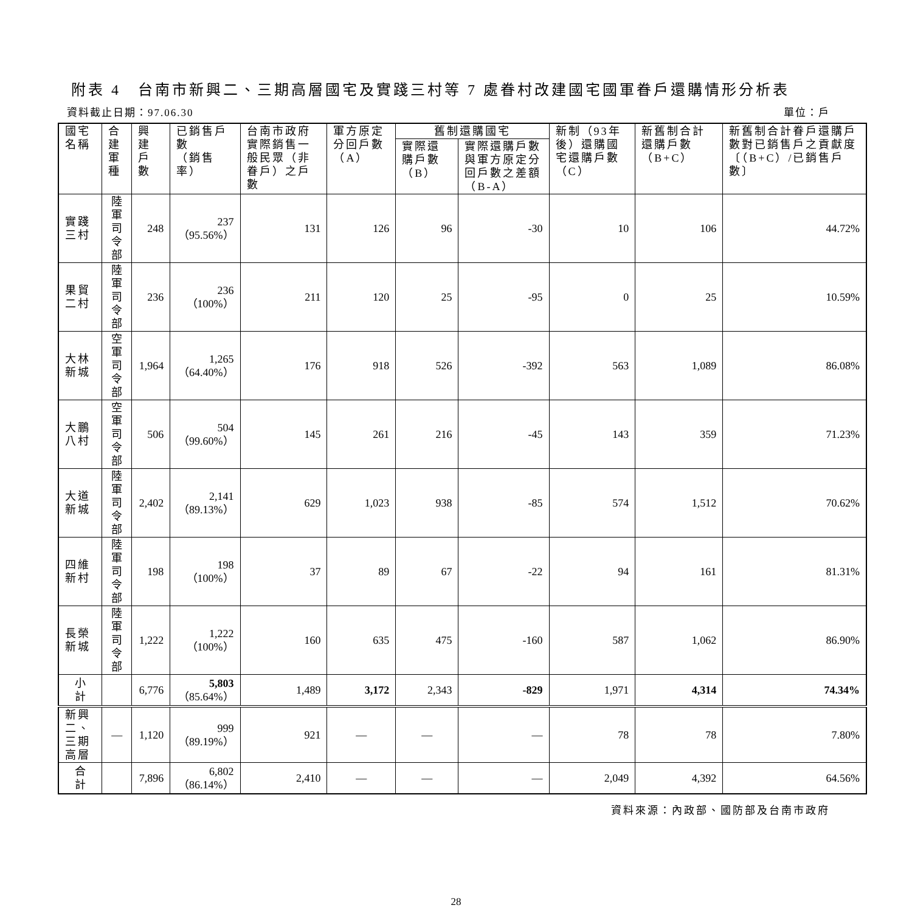附表 4　台南市新興二、三期高層國宅及實踐三村等 7 處眷村改建國宅國軍眷戶還購情形分析表
資料截止日期：97.06.30 單位：戶
| 國宅名稱 | 合 建 軍 種 | 興 建 戶 數 | 已銷售戶數 （銷售率） | 台南市政府實際銷售一般民眾（非眷戶）之戶數 | 軍方原定分回戶數（A） | 舊制還購國宅 | | 新制（93年後）還購國宅還購戶數（C） | 新舊制合計還購戶數（B+C） | 新舊制合計眷戶還購戶數對已銷售戶之貢獻度〔（B+C）/已銷售戶數〕 |
| --- | --- | --- | --- | --- | --- | --- | --- | --- | --- | --- |
| | | | | | | 實際還購戶數（B） | 實際還購戶數與軍方原定分回戶數之差額（B-A） | | | |
| 實踐三村 | 陸軍 司令部 | 248 | 237 （95.56%） | 131 | 126 | 96 | -30 | 10 | 106 | 44.72% |
| 果貿二村 | 陸軍 司令部 | 236 | 236 （100%） | 211 | 120 | 25 | -95 | 0 | 25 | 10.59% |
| 大林新城 | 空軍 司令部 | 1,964 | 1,265 （64.40%） | 176 | 918 | 526 | -392 | 563 | 1,089 | 86.08% |
| 大鵬八村 | 空軍 司令部 | 506 | 504 （99.60%） | 145 | 261 | 216 | -45 | 143 | 359 | 71.23% |
| 大道新城 | 陸軍 司令部 | 2,402 | 2,141 （89.13%） | 629 | 1,023 | 938 | -85 | 574 | 1,512 | 70.62% |
| 四維新村 | 陸軍 司令部 | 198 | 198 （100%） | 37 | 89 | 67 | -22 | 94 | 161 | 81.31% |
| 長榮新城 | 陸軍 司令部 | 1,222 | 1,222 （100%） | 160 | 635 | 475 | -160 | 587 | 1,062 | 86.90% |
| 小 計 | | 6,776 | 5,803 （85.64%） | 1,489 | 3,172 | 2,343 | -829 | 1,971 | 4,314 | 74.34% |
| 新興二、 三期高層 | — | 1,120 | 999 （89.19%） | 921 | — | — | — | 78 | 78 | 7.80% |
| 合 計 | | 7,896 | 6,802 （86.14%） | 2,410 | — | — | — | 2,049 | 4,392 | 64.56% |
資料來源：內政部、國防部及台南市政府
28